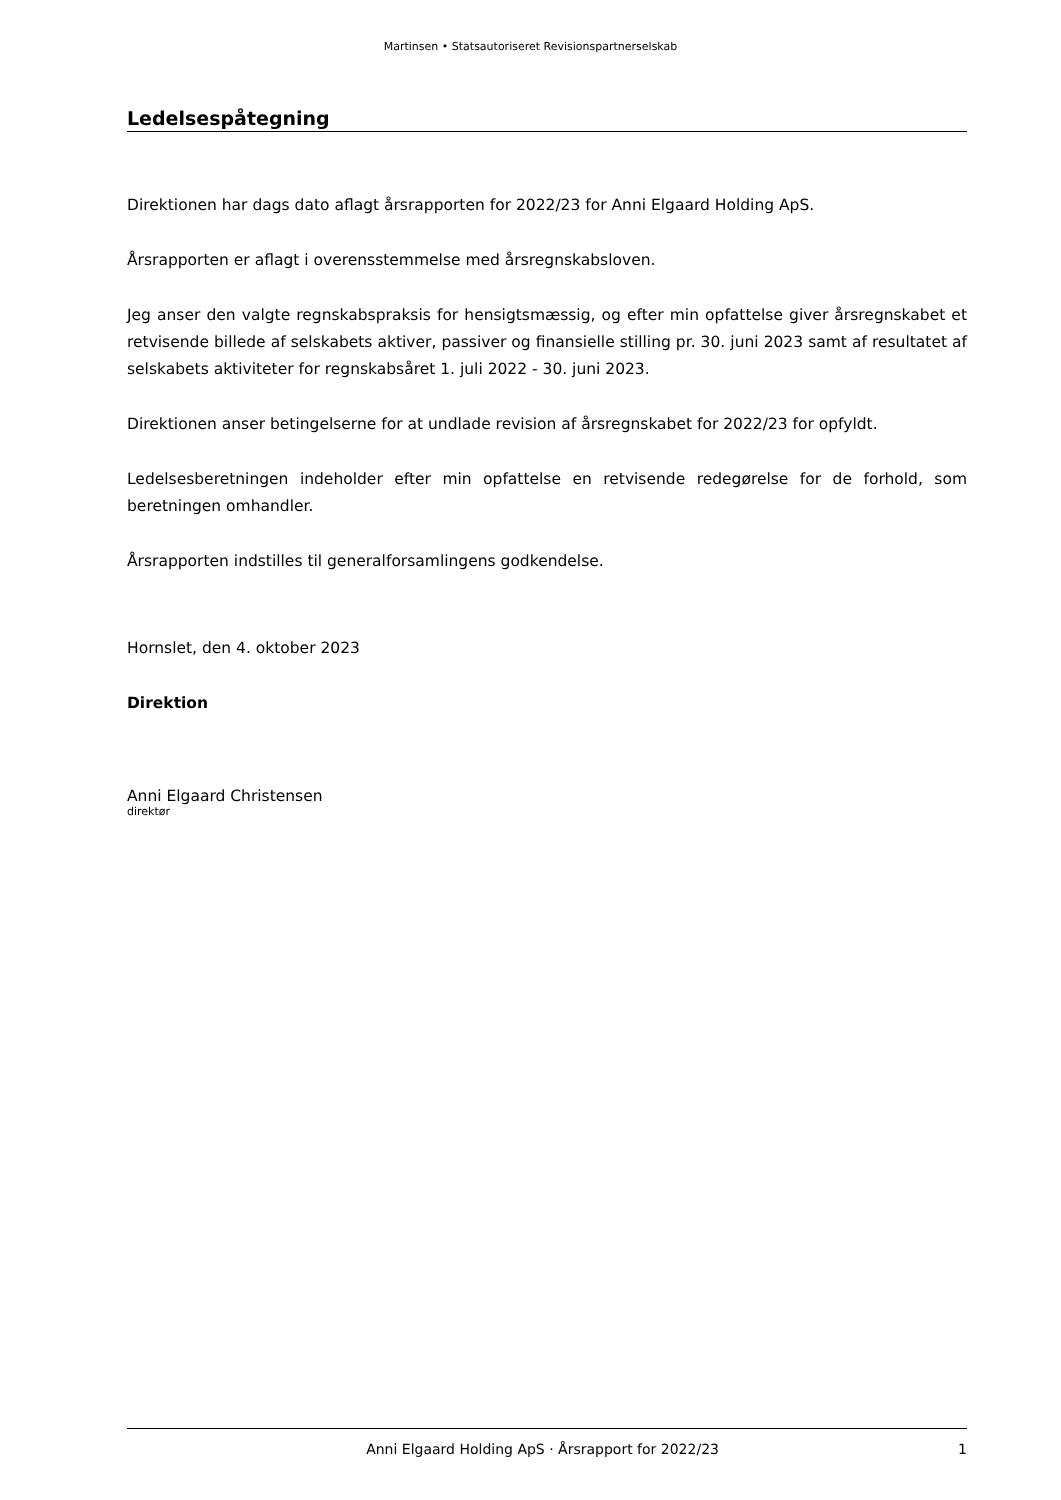Martinsen • Statsautoriseret Revisionspartnerselskab
Ledelsespåtegning
Direktionen har dags dato aflagt årsrapporten for 2022/23 for Anni Elgaard Holding ApS.
Årsrapporten er aflagt i overensstemmelse med årsregnskabsloven.
Jeg anser den valgte regnskabspraksis for hensigtsmæssig, og efter min opfattelse giver årsregnskabet et retvisende billede af selskabets aktiver, passiver og finansielle stilling pr. 30. juni 2023 samt af resultatet af selskabets aktiviteter for regnskabsåret 1. juli 2022 - 30. juni 2023.
Direktionen anser betingelserne for at undlade revision af årsregnskabet for 2022/23 for opfyldt.
Ledelsesberetningen indeholder efter min opfattelse en retvisende redegørelse for de forhold, som beretningen omhandler.
Årsrapporten indstilles til generalforsamlingens godkendelse.
Hornslet, den 4. oktober 2023
Direktion
Anni Elgaard Christensen
direktør
Anni Elgaard Holding ApS · Årsrapport for 2022/23 1